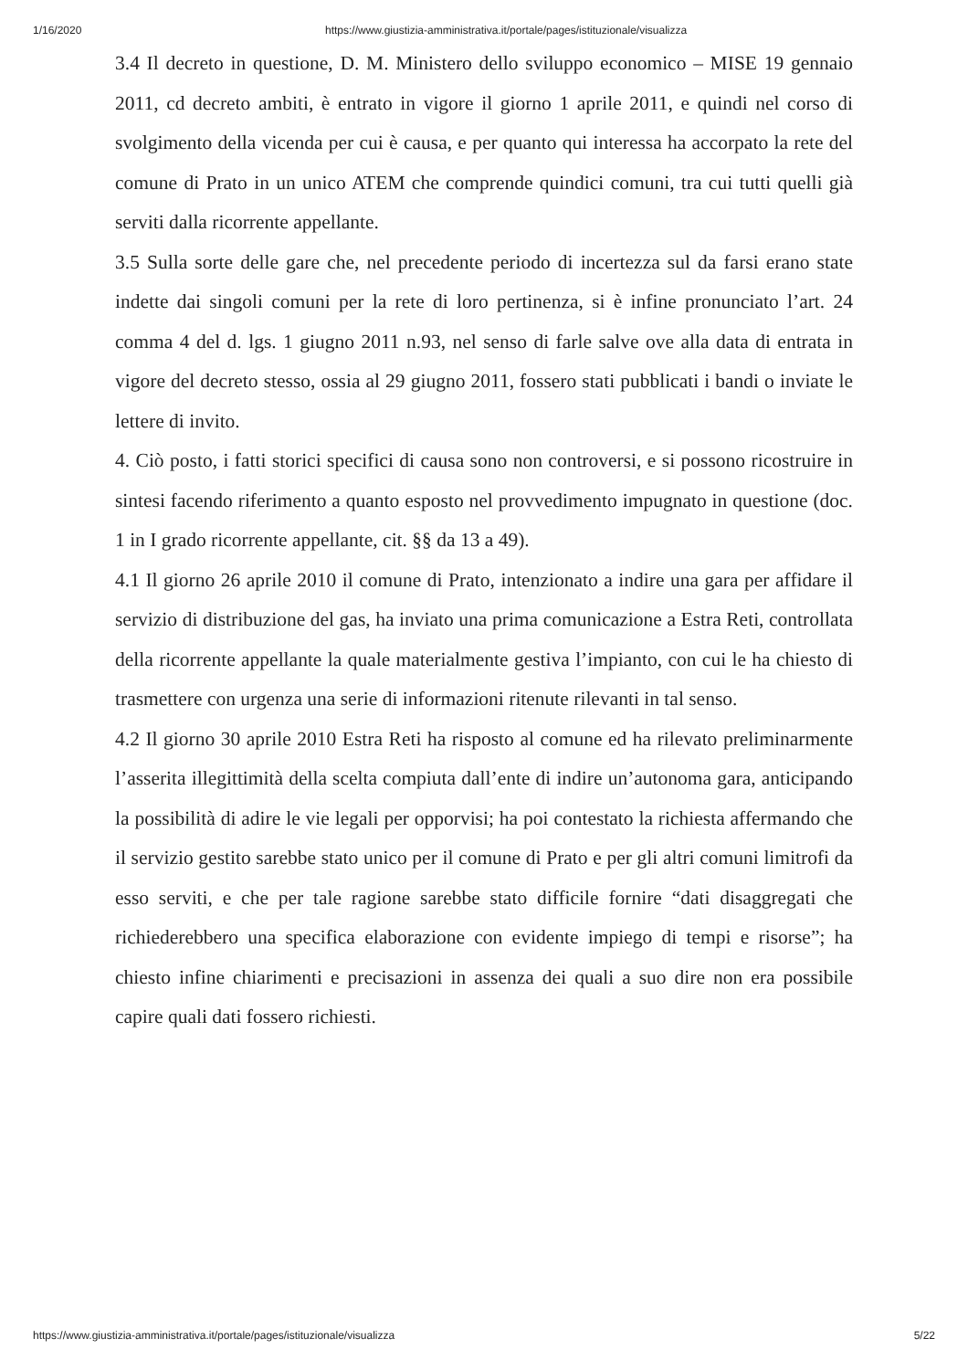1/16/2020 https://www.giustizia-amministrativa.it/portale/pages/istituzionale/visualizza
3.4 Il decreto in questione, D. M. Ministero dello sviluppo economico – MISE 19 gennaio 2011, cd decreto ambiti, è entrato in vigore il giorno 1 aprile 2011, e quindi nel corso di svolgimento della vicenda per cui è causa, e per quanto qui interessa ha accorpato la rete del comune di Prato in un unico ATEM che comprende quindici comuni, tra cui tutti quelli già serviti dalla ricorrente appellante.
3.5 Sulla sorte delle gare che, nel precedente periodo di incertezza sul da farsi erano state indette dai singoli comuni per la rete di loro pertinenza, si è infine pronunciato l’art. 24 comma 4 del d. lgs. 1 giugno 2011 n.93, nel senso di farle salve ove alla data di entrata in vigore del decreto stesso, ossia al 29 giugno 2011, fossero stati pubblicati i bandi o inviate le lettere di invito.
4. Ciò posto, i fatti storici specifici di causa sono non controversi, e si possono ricostruire in sintesi facendo riferimento a quanto esposto nel provvedimento impugnato in questione (doc. 1 in I grado ricorrente appellante, cit. §§ da 13 a 49).
4.1 Il giorno 26 aprile 2010 il comune di Prato, intenzionato a indire una gara per affidare il servizio di distribuzione del gas, ha inviato una prima comunicazione a Estra Reti, controllata della ricorrente appellante la quale materialmente gestiva l’impianto, con cui le ha chiesto di trasmettere con urgenza una serie di informazioni ritenute rilevanti in tal senso.
4.2 Il giorno 30 aprile 2010 Estra Reti ha risposto al comune ed ha rilevato preliminarmente l’asserita illegittimità della scelta compiuta dall’ente di indire un’autonoma gara, anticipando la possibilità di adire le vie legali per opporvisi; ha poi contestato la richiesta affermando che il servizio gestito sarebbe stato unico per il comune di Prato e per gli altri comuni limitrofi da esso serviti, e che per tale ragione sarebbe stato difficile fornire “dati disaggregati che richiederebbero una specifica elaborazione con evidente impiego di tempi e risorse”; ha chiesto infine chiarimenti e precisazioni in assenza dei quali a suo dire non era possibile capire quali dati fossero richiesti.
https://www.giustizia-amministrativa.it/portale/pages/istituzionale/visualizza 5/22